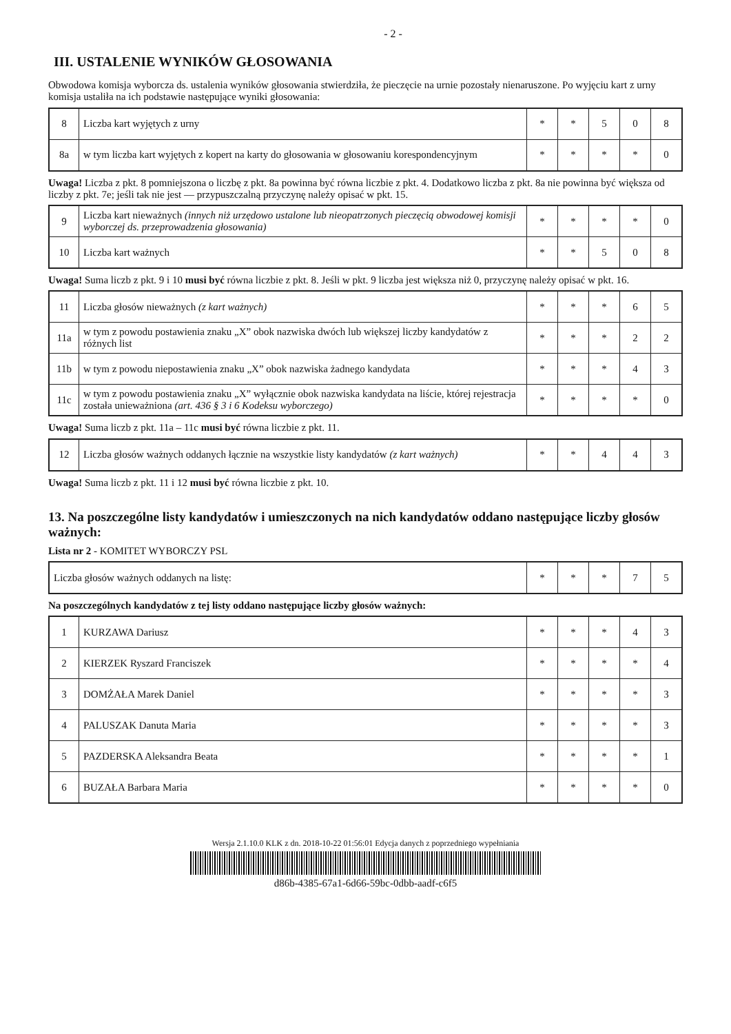- 2 -
III. USTALENIE WYNIKÓW GŁOSOWANIA
Obwodowa komisja wyborcza ds. ustalenia wyników głosowania stwierdziła, że pieczęcie na urnie pozostały nienaruszone. Po wyjęciu kart z urny komisja ustaliła na ich podstawie następujące wyniki głosowania:
| 8 | Liczba kart wyjętych z urny | * | * | 5 | 0 | 8 |
| 8a | w tym liczba kart wyjętych z kopert na karty do głosowania w głosowaniu korespondencyjnym | * | * | * | * | 0 |
Uwaga! Liczba z pkt. 8 pomniejszona o liczbę z pkt. 8a powinna być równa liczbie z pkt. 4. Dodatkowo liczba z pkt. 8a nie powinna być większa od liczby z pkt. 7e; jeśli tak nie jest — przypuszczalną przyczynę należy opisać w pkt. 15.
| 9 | Liczba kart nieważnych (innych niż urzędowo ustalone lub nieopatrzonych pieczęcią obwodowej komisji wyborczej ds. przeprowadzenia głosowania) | * | * | * | * | 0 |
| 10 | Liczba kart ważnych | * | * | 5 | 0 | 8 |
Uwaga! Suma liczb z pkt. 9 i 10 musi być równa liczbie z pkt. 8. Jeśli w pkt. 9 liczba jest większa niż 0, przyczynę należy opisać w pkt. 16.
| 11 | Liczba głosów nieważnych (z kart ważnych) | * | * | * | 6 | 5 |
| 11a | w tym z powodu postawienia znaku „X” obok nazwiska dwóch lub większej liczby kandydatów z różnych list | * | * | * | 2 | 2 |
| 11b | w tym z powodu niepostawienia znaku „X” obok nazwiska żadnego kandydata | * | * | * | 4 | 3 |
| 11c | w tym z powodu postawienia znaku „X” wyłącznie obok nazwiska kandydata na liście, której rejestracja została unieważniona (art. 436 § 3 i 6 Kodeksu wyborczego) | * | * | * | * | 0 |
Uwaga! Suma liczb z pkt. 11a – 11c musi być równa liczbie z pkt. 11.
| 12 | Liczba głosów ważnych oddanych łącznie na wszystkie listy kandydatów (z kart ważnych) | * | * | 4 | 4 | 3 |
Uwaga! Suma liczb z pkt. 11 i 12 musi być równa liczbie z pkt. 10.
13. Na poszczególne listy kandydatów i umieszczonych na nich kandydatów oddano następujące liczby głosów ważnych:
Lista nr 2 - KOMITET WYBORCZY PSL
| Liczba głosów ważnych oddanych na listę: | * | * | * | 7 | 5 |
Na poszczególnych kandydatów z tej listy oddano następujące liczby głosów ważnych:
| 1 | KURZAWA Dariusz | * | * | * | 4 | 3 |
| 2 | KIERZEK Ryszard Franciszek | * | * | * | * | 4 |
| 3 | DOMŻAŁA Marek Daniel | * | * | * | * | 3 |
| 4 | PALUSZAK Danuta Maria | * | * | * | * | 3 |
| 5 | PAZDERSKA Aleksandra Beata | * | * | * | * | 1 |
| 6 | BUZAŁA Barbara Maria | * | * | * | * | 0 |
Wersja 2.1.10.0 KLK z dn. 2018-10-22 01:56:01 Edycja danych z poprzedniego wypełniania
d86b-4385-67a1-6d66-59bc-0dbb-aadf-c6f5